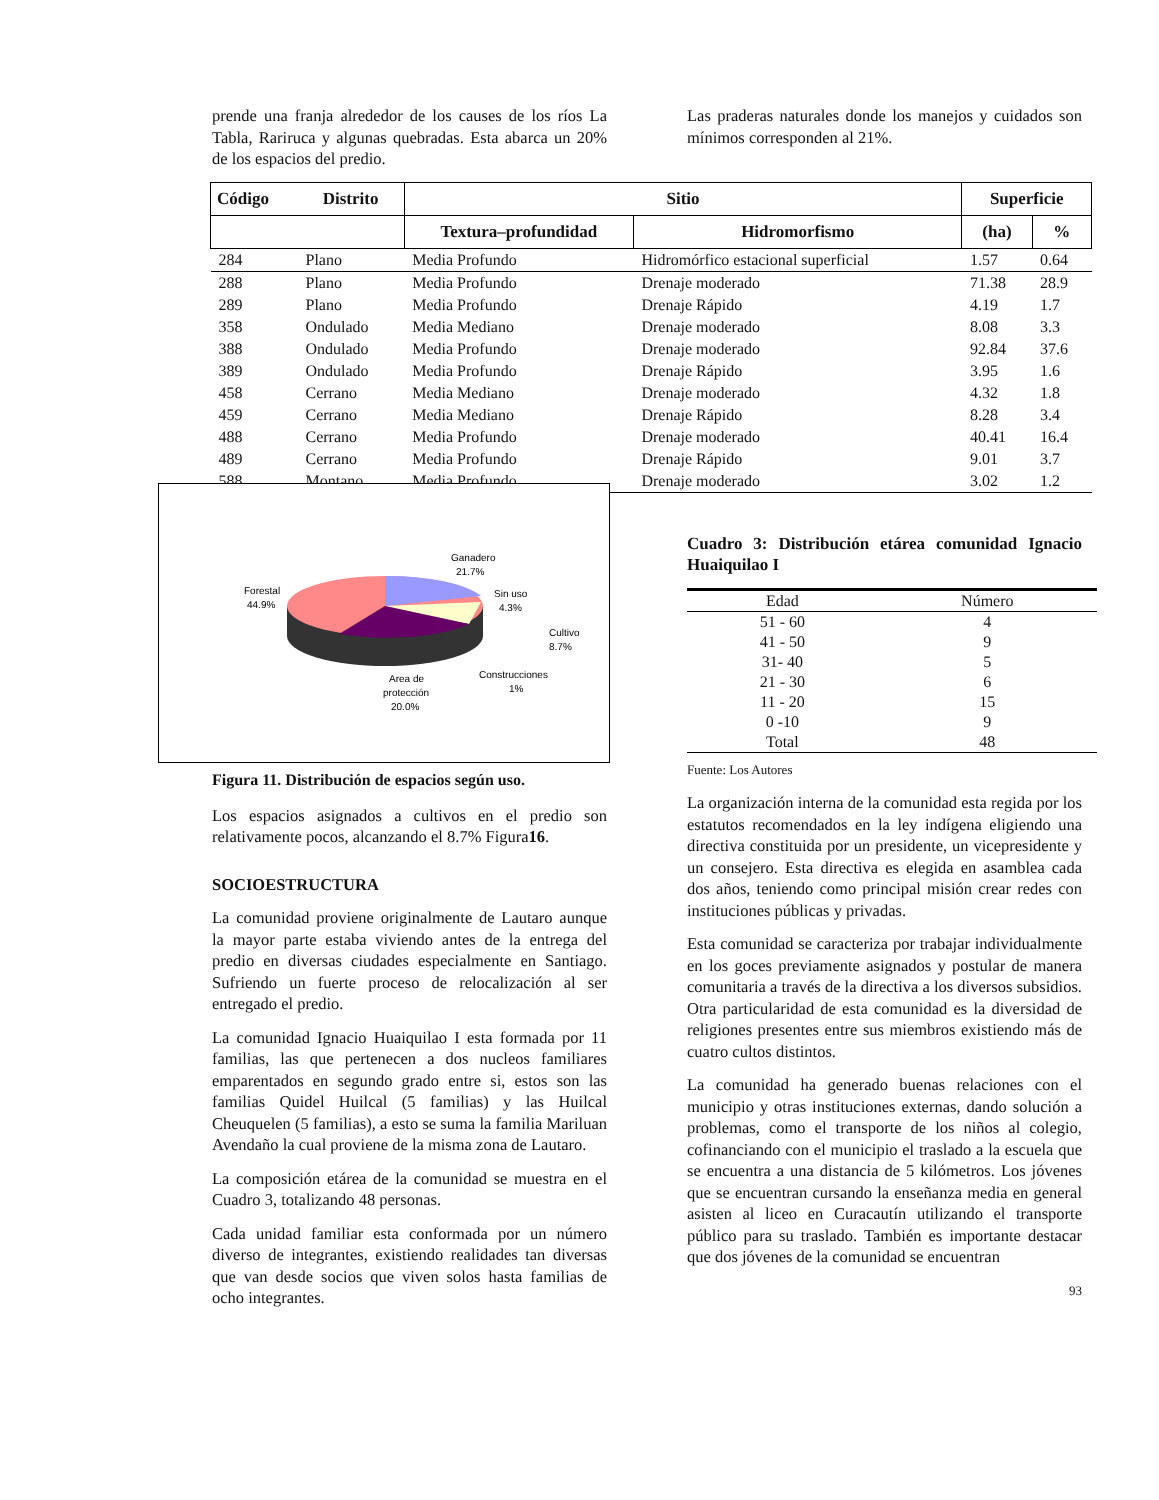prende una franja alrededor de los causes de los ríos La Tabla, Rariruca y algunas quebradas. Esta abarca un 20% de los espacios del predio.
Las praderas naturales donde los manejos y cuidados son mínimos corresponden al 21%.
| Código | Distrito | Sitio | | Superficie | |
| --- | --- | --- | --- | --- | --- |
| | | Textura–profundidad | Hidromorfismo | (ha) | % |
| 284 | Plano | Media Profundo | Hidromórfico estacional superficial | 1.57 | 0.64 |
| 288 | Plano | Media Profundo | Drenaje moderado | 71.38 | 28.9 |
| 289 | Plano | Media Profundo | Drenaje Rápido | 4.19 | 1.7 |
| 358 | Ondulado | Media Mediano | Drenaje moderado | 8.08 | 3.3 |
| 388 | Ondulado | Media Profundo | Drenaje moderado | 92.84 | 37.6 |
| 389 | Ondulado | Media Profundo | Drenaje Rápido | 3.95 | 1.6 |
| 458 | Cerrano | Media Mediano | Drenaje moderado | 4.32 | 1.8 |
| 459 | Cerrano | Media Mediano | Drenaje Rápido | 8.28 | 3.4 |
| 488 | Cerrano | Media Profundo | Drenaje moderado | 40.41 | 16.4 |
| 489 | Cerrano | Media Profundo | Drenaje Rápido | 9.01 | 3.7 |
| 588 | Montano | Media Profundo | Drenaje moderado | 3.02 | 1.2 |
Ganadero
21.7%
Sin uso
4.3%
Cultivo
8.7%
Construcciones
1%
Area de
protección
20.0%
Forestal
44.9%
Figura 11. Distribución de espacios según uso.
Los espacios asignados a cultivos en el predio son relativamente pocos, alcanzando el 8.7% Figura16.
SOCIOESTRUCTURA
La comunidad proviene originalmente de Lautaro aunque la mayor parte estaba viviendo antes de la entrega del predio en diversas ciudades especialmente en Santiago. Sufriendo un fuerte proceso de relocalización al ser entregado el predio.
La comunidad Ignacio Huaiquilao I esta formada por 11 familias, las que pertenecen a dos nucleos familiares emparentados en segundo grado entre si, estos son las familias Quidel Huilcal (5 familias) y las Huilcal Cheuquelen (5 familias), a esto se suma la familia Mariluan Avendaño la cual proviene de la misma zona de Lautaro.
La composición etárea de la comunidad se muestra en el Cuadro 3, totalizando 48 personas.
Cada unidad familiar esta conformada por un número diverso de integrantes, existiendo realidades tan diversas que van desde socios que viven solos hasta familias de ocho integrantes.
Cuadro 3: Distribución etárea comunidad Ignacio Huaiquilao I
| Edad | Número |
| 51 - 60 | 4 |
| 41 - 50 | 9 |
| 31- 40 | 5 |
| 21 - 30 | 6 |
| 11 - 20 | 15 |
| 0 -10 | 9 |
| Total | 48 |
Fuente: Los Autores
La organización interna de la comunidad esta regida por los estatutos recomendados en la ley indígena eligiendo una directiva constituida por un presidente, un vicepresidente y un consejero. Esta directiva es elegida en asamblea cada dos años, teniendo como principal misión crear redes con instituciones públicas y privadas.
Esta comunidad se caracteriza por trabajar individualmente en los goces previamente asignados y postular de manera comunitaria a través de la directiva a los diversos subsidios. Otra particularidad de esta comunidad es la diversidad de religiones presentes entre sus miembros existiendo más de cuatro cultos distintos.
La comunidad ha generado buenas relaciones con el municipio y otras instituciones externas, dando solución a problemas, como el transporte de los niños al colegio, cofinanciando con el municipio el traslado a la escuela que se encuentra a una distancia de 5 kilómetros. Los jóvenes que se encuentran cursando la enseñanza media en general asisten al liceo en Curacautín utilizando el transporte público para su traslado. También es importante destacar que dos jóvenes de la comunidad se encuentran
93